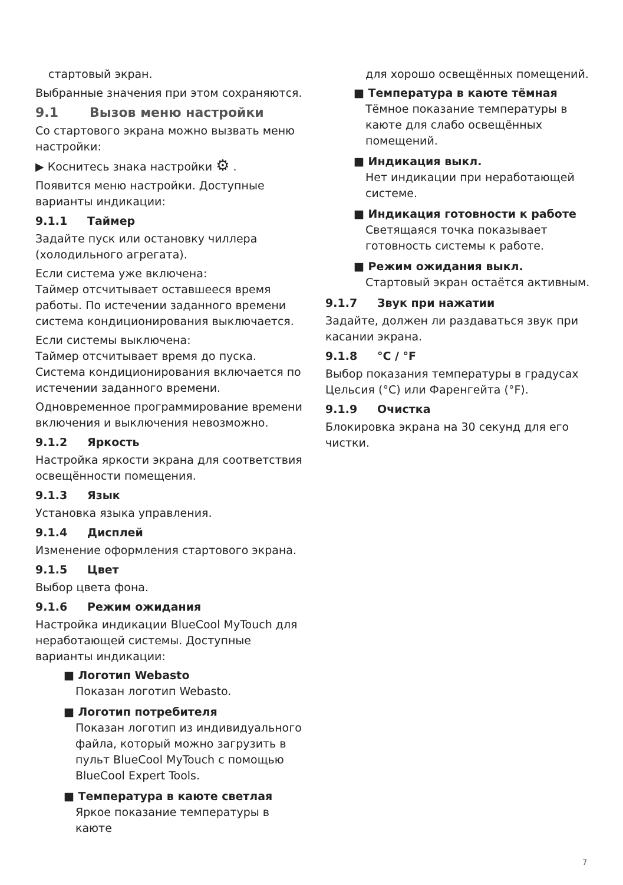стартовый экран.
Выбранные значения при этом сохраняются.
9.1 Вызов меню настройки
Со стартового экрана можно вызвать меню настройки:
▶ Коснитесь знака настройки ⚙ .
Появится меню настройки. Доступные варианты индикации:
9.1.1 Таймер
Задайте пуск или остановку чиллера (холодильного агрегата).
Если система уже включена:
Таймер отсчитывает оставшееся время работы. По истечении заданного времени система кондиционирования выключается.
Если системы выключена:
Таймер отсчитывает время до пуска. Система кондиционирования включается по истечении заданного времени.
Одновременное программирование времени включения и выключения невозможно.
9.1.2 Яркость
Настройка яркости экрана для соответствия освещённости помещения.
9.1.3 Язык
Установка языка управления.
9.1.4 Дисплей
Изменение оформления стартового экрана.
9.1.5 Цвет
Выбор цвета фона.
9.1.6 Режим ожидания
Настройка индикации BlueCool MyTouch для неработающей системы. Доступные варианты индикации:
■ Логотип Webasto
Показан логотип Webasto.
■ Логотип потребителя
Показан логотип из индивидуального файла, который можно загрузить в пульт BlueCool MyTouch с помощью BlueCool Expert Tools.
■ Температура в каюте светлая
Яркое показание температуры в каюте
для хорошо освещённых помещений.
■ Температура в каюте тёмная
Тёмное показание температуры в каюте для слабо освещённых помещений.
■ Индикация выкл.
Нет индикации при неработающей системе.
■ Индикация готовности к работе
Светящаяся точка показывает готовность системы к работе.
■ Режим ожидания выкл.
Стартовый экран остаётся активным.
9.1.7 Звук при нажатии
Задайте, должен ли раздаваться звук при касании экрана.
9.1.8 °C / °F
Выбор показания температуры в градусах Цельсия (°C) или Фаренгейта (°F).
9.1.9 Очистка
Блокировка экрана на 30 секунд для его чистки.
7